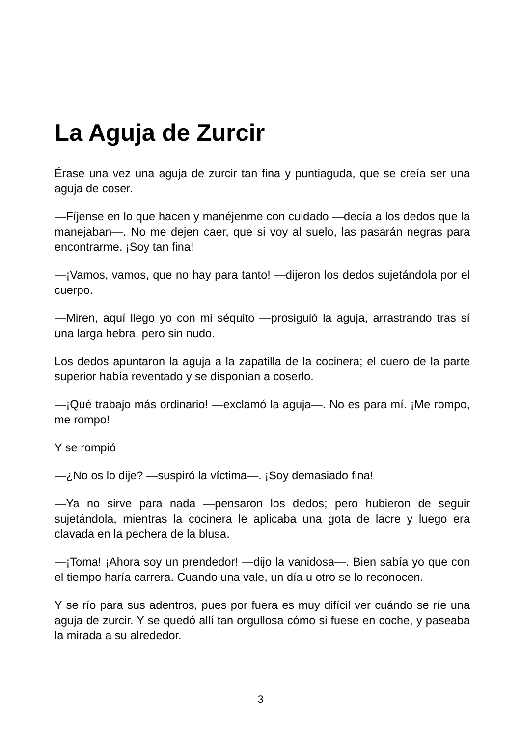La Aguja de Zurcir
Érase una vez una aguja de zurcir tan fina y puntiaguda, que se creía ser una aguja de coser.
—Fíjense en lo que hacen y manéjenme con cuidado —decía a los dedos que la manejaban—. No me dejen caer, que si voy al suelo, las pasarán negras para encontrarme. ¡Soy tan fina!
—¡Vamos, vamos, que no hay para tanto! —dijeron los dedos sujetándola por el cuerpo.
—Miren, aquí llego yo con mi séquito —prosiguió la aguja, arrastrando tras sí una larga hebra, pero sin nudo.
Los dedos apuntaron la aguja a la zapatilla de la cocinera; el cuero de la parte superior había reventado y se disponían a coserlo.
—¡Qué trabajo más ordinario! —exclamó la aguja—. No es para mí. ¡Me rompo, me rompo!
Y se rompió
—¿No os lo dije? —suspiró la víctima—. ¡Soy demasiado fina!
—Ya no sirve para nada —pensaron los dedos; pero hubieron de seguir sujetándola, mientras la cocinera le aplicaba una gota de lacre y luego era clavada en la pechera de la blusa.
—¡Toma! ¡Ahora soy un prendedor! —dijo la vanidosa—. Bien sabía yo que con el tiempo haría carrera. Cuando una vale, un día u otro se lo reconocen.
Y se río para sus adentros, pues por fuera es muy difícil ver cuándo se ríe una aguja de zurcir. Y se quedó allí tan orgullosa cómo si fuese en coche, y paseaba la mirada a su alrededor.
3